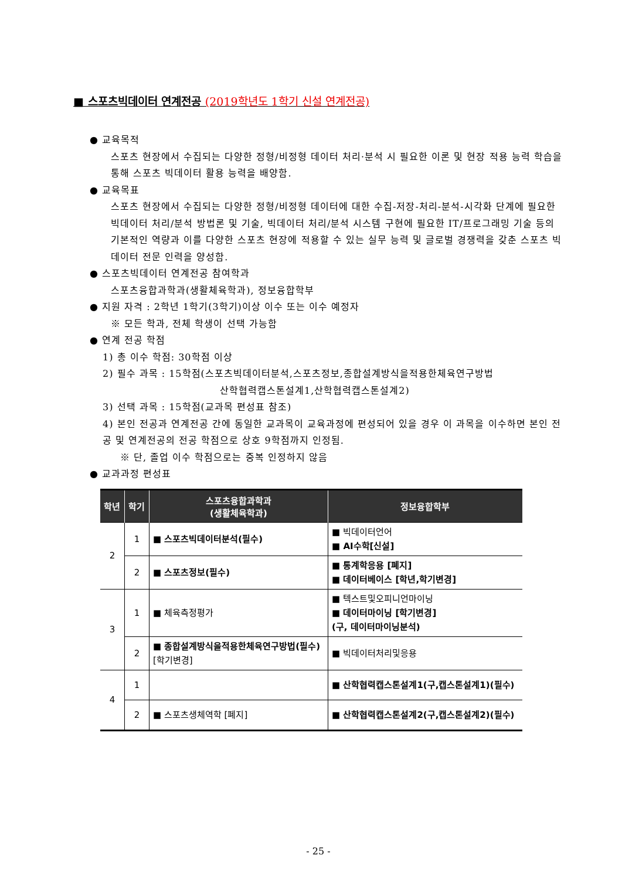■ 스포츠빅데이터 연계전공 (2019학년도 1학기 신설 연계전공)
● 교육목적
스포츠 현장에서 수집되는 다양한 정형/비정형 데이터 처리·분석 시 필요한 이론 및 현장 적용 능력 학습을 통해 스포츠 빅데이터 활용 능력을 배양함.
● 교육목표
스포츠 현장에서 수집되는 다양한 정형/비정형 데이터에 대한 수집-저장-처리-분석-시각화 단계에 필요한 빅데이터 처리/분석 방법론 및 기술, 빅데이터 처리/분석 시스템 구현에 필요한 IT/프로그래밍 기술 등의 기본적인 역량과 이를 다양한 스포츠 현장에 적용할 수 있는 실무 능력 및 글로벌 경쟁력을 갖춘 스포츠 빅데이터 전문 인력을 양성함.
● 스포츠빅데이터 연계전공 참여학과
스포츠융합과학과(생활체육학과), 정보융합학부
● 지원 자격 : 2학년 1학기(3학기)이상 이수 또는 이수 예정자
※ 모든 학과, 전체 학생이 선택 가능함
● 연계 전공 학점
1) 총 이수 학점: 30학점 이상
2) 필수 과목 : 15학점(스포츠빅데이터분석,스포츠정보,종합설계방식을적용한체육연구방법
산학협력캡스톤설계1,산학협력캡스톤설계2)
3) 선택 과목 : 15학점(교과목 편성표 참조)
4) 본인 전공과 연계전공 간에 동일한 교과목이 교육과정에 편성되어 있을 경우 이 과목을 이수하면 본인 전공 및 연계전공의 전공 학점으로 상호 9학점까지 인정됨.
※ 단, 졸업 이수 학점으로는 중복 인정하지 않음
● 교과과정 편성표
| 학년 | 학기 | 스포츠융합과학과 (생활체육학과) | 정보융합학부 |
| --- | --- | --- | --- |
| 2 | 1 | ■ 스포츠빅데이터분석(필수) | ■ 빅데이터언어 ■ AI수학[신설] |
| | 2 | ■ 스포츠정보(필수) | ■ 통계학응용 [폐지] ■ 데이터베이스 [학년,학기변경] |
| 3 | 1 | ■ 체육측정평가 | ■ 텍스트및오피니언마이닝 ■ 데이터마이닝 [학기변경] (구, 데이터마이닝분석) |
| | 2 | ■ 종합설계방식을적용한체육연구방법(필수) [학기변경] | ■ 빅데이터처리및응용 |
| 4 | 1 | | ■ 산학협력캡스톤설계1(구,캡스톤설계1)(필수) |
| | 2 | ■ 스포츠생체역학 [폐지] | ■ 산학협력캡스톤설계2(구,캡스톤설계2)(필수) |
- 25 -